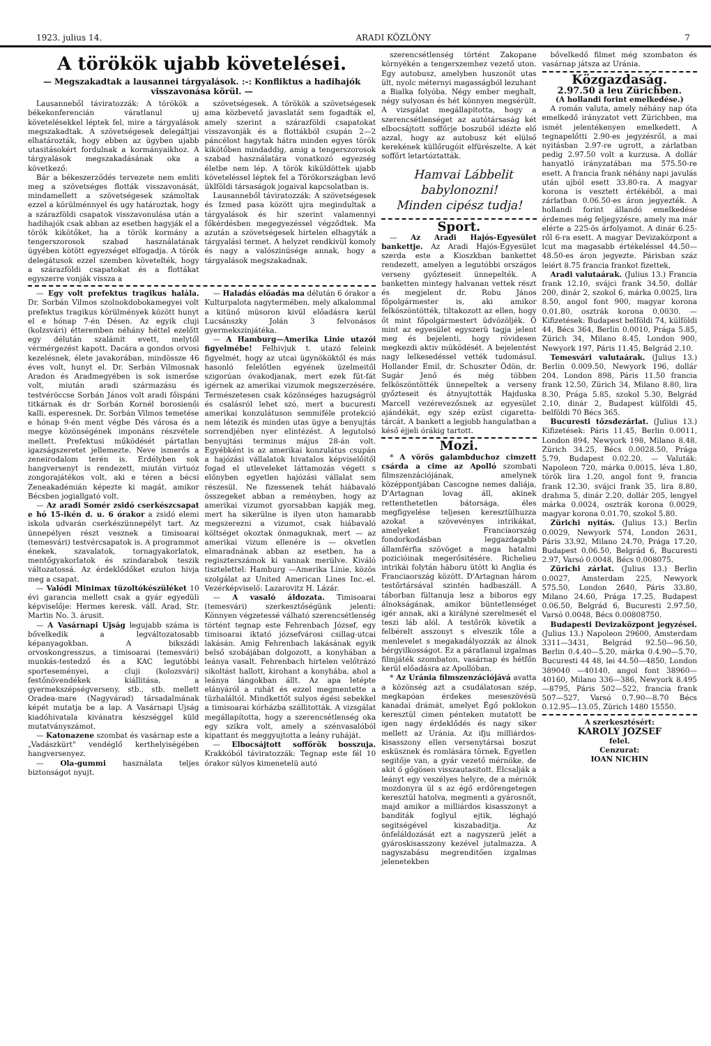1923. julius 14. ARADI KÖZLÖNY 7
A törökök ujabb követelései.
— Megszakadtak a lausannei tárgyalások. :-: Konfliktus a hadihajók visszavonása körül. —
Lausanneből táviratozzák: A törökök a békekonferencián váratlanul uj követelésekkel léptek fel, mire a tárgyalások megszakadtak. A szövetségesek delegáltjai elhatározták, hogy ebben az ügyben ujabb utasitásokért fordulnak a kormányaikhoz. A tárgyalások megszakadásának oka a következő:
Bár a békeszerződés tervezete nem emliti meg a szövetséges flották visszavonását, mindamellett a szövetségesek számoltak ezzel a körülménnyel és ugy határoztak, hogy a szárazföldi csapatok visszavonulása után a hadihajók csak abban az esetben hagyják el a török kikötőket, ha a török kormány a tengerszorosok szabad használatának ügyében kötött egyezséget elfogadja. A török delegátusok ezzel szemben követelték, hogy a szárazföldi csapatokat és a flottákat egyszerre vonják vissza a
szövetségesek. A törökök a szövetségesek ama közbevető javaslatát sem fogadták el, amely szerint a szárazföldi csapatokat visszavonják és a flottákból csupán 2—2 páncélost hagytak hátra minden egyes török kikötőben mindaddig, amig a tengerszorosok szabad használatára vonatkozó egyezség életbe nem lép. A török kiküldöttek ujabb követeléssel léptek fel a Törökországban levő üklföldi társaságok jogaival kapcsolatban is.
Lausanneből táviratozzák: A szövetségesek és Izmed pasa között ujra megindultak a tárgyalások és hir szerint valamennyi főkérdésben megegyezéssel végződtek. Ma azután a szövetségesek hirtelen elhagyták a tárgyalási termet. A helyzet rendkivül komoly és nagy a valószinüsége annak, hogy a tárgyalások megszakadnak.
— Egy volt prefektus tragikus halála. Dr. Sorbán Vilmos szolnokdobokamegyei volt prefektus tragikus körülmények között hunyt el e hónap 7-én Désen. Az egyik cluji (kolzsvári) étteremben néhány héttel ezelőtt egy délután szalámit evett, melytől vérmérgezést kapott. Dacára a gondos orvosi kezelésnek, élete javakorában, mindössze 46 éves volt, hunyt el. Dr. Serbán Vilmosnak Aradon és Aradmegyében is sok ismerőse volt, miután aradi származásu és testvéröccse Sorbán János volt aradi főispáni titkárnak és dr Sorbán Kornél borosienői kalli. esperesnek. Dr. Sorbán Vilmos temetése e hónap 9-én ment végbe Dés városa és a megye közönségének imponáns részvétele mellett. Prefektusi működését pártatlan igazságszeretet jellemezte. Neve ismerős a zeneirodalom terén is. Erdélyben sok hangversenyt is rendezett, miután virtuóz zongorajátékos volt, aki e téren a bécsi Zeneakadémián képezte ki magát, amikor Bécsben jogiallgató volt.
— Az aradi Somér zsidó cserkészcsapat e hó 15-ikén d. u. 6 órakor a zsidó elemi iskola udvarán cserkészünnepélyt tart. Az ünnepélyen részt vesznek a timisoarai (temesvári) testvércsapatok is. A programmot énekek, szavalatok, tornagyakorlatok, mentőgyakorlatok és szindarabok teszik változatossá. Az érdeklődőket ezuton hivja meg a csapat.
— Valódi Minimax tüzoltókészüléket 10 évi garancia mellett csak a gyár egyedüli képviselője: Hermes keresk. váll. Arad, Str. Martin No. 3. árusit.
— A Vasárnapi Ujság legujabb száma is bővelkedik a legváltozatosabb képanyagokban. A bikszádi orvoskongresszus, a timisoarai (temesvári) munkás-testedző és a KAC legutóbbi sporteseményei, a cluji (kolozsvári) festőnövendékek kiállitása, a gyermekszépségverseny, stb., stb. mellett Oradea-mare (Nagyvárad) társadalmának képét mutatja be a lap. A Vasárnapi Ujság kiadóhivatala kivánatra készséggel küld mutatványszámot.
— Katonazene szombat és vasárnap este a „Vadászkürt" vendéglő kerthelyiségében hangversenyez.
— Ola-gummi használata teljes biztonságot nyujt.
— Haladás előadás ma délután 6 órakor a Kulturpalota nagytermében, mely alkalommal a kitünő müsoron kivül előadásra kerül Lucsánszky Jolán 3 felvonásos gyermekszinjátéka.
— A Hamburg—Amerika Linie utazói figyelmébe! Felhivjuk t. utazó feleink figyelmét, hogy az utcai ügynököktől és más hasonló felelőtlen egyének üzelmeitől szigorúan óvakodjanak, mert ezek füt-fát igérnek az amerikai vizumok megszerzésére. Természetesen csak közönséges hazugságról és csalásról lehet szó, mert a bucuresti amerikai konzulátuson semmiféle protekció nem létezik és minden utas ügye a benyujtás sorrendjében nyer elintézést. A legutolsó benyujtási terminus május 28-án volt. Egyébként is az amerikai konzulátus csupán a hajózási vállalatok hivatalos képviselőitől fogad el utleveleket láttamozás végett s előnyben egyetlen hajózási vállalat sem részesül. Ne fizessenek tehát hiábavaló összegeket abban a reményben, hogy az amerikai vizumot gyorsabban kapják meg, mert ha sikerülne is ilyen uton hamarabb megszerezni a vizumot, csak hiábavaló költséget okoztak önmaguknak, mert — az amerikai vizum ellenére is — okvetlen elmaradnának abban az esetben, ha a regiszterszámok ki vannak merülve. Kiváló tisztelettel: Hamburg —Amerika Linie, közös szolgálat az United American Lines Inc.-el. Vezérképviselő: Lazarovitz H. Lázár.
— A vasaló áldozata. Timisoarai (temesvári) szerkesztőségünk jelenti: Könnyen végzetessé válható szerencsétlenség történt tegnap este Fehrenbach József, egy timisoarai iktató józsefvárosi csillag-utcai lakásán. Amig Fehrenbach lakásának egyik belső szobájában dolgozott, a konyhában a leánya vasalt. Fehrenbach hirtelen velőtrázó sikoltást hallott, kirohant a konyhába, ahol a leánya lángokban állt. Az apa letépte elányáról a ruhát és ezzel megmentette a tüzhaláltól. Mindkettőt sulyos égési sebekkel a timisoarai kórházba szállitották. A vizsgálat megállapította, hogy a szerencsétlenség oka egy szikra volt, amely a szénvasalóból kipattant és meggyujtotta a leány ruháját.
— Elbocsájtott soffőrök bosszuja. Krakkóból táviratozzák: Tegnap este fél 10 órakor súlyos kimenetelü autó
szerencsétlenség történt Zakopane környékén a tengerszemhez vezető uton. Egy autobusz, amelyben huszonöt utas ült, nyolc méternyi magasságból lezuhant a Bialka folyóba. Négy ember meghalt, négy sulyosan és hét könnyen megsérült. A vizsgálat megállapitotta, hogy a szerencsétlenséget az autótársaság két elbocsájtott soffőrje boszuból idézte elő azzal, hogy az autobusz két elülső kerekének küllőrugóit elfürészelte. A két soffőrt letartóztatták.
Hamvai Lábbelit babylonozni!
Minden cipész tudja!
Sport.
— Az Aradi Hajós-Egyesület bankettje. Az Aradi Hajós-Egyesület szerda este a Kioszkban bankettet rendezett, amelyen a legutóbbi országos verseny győzteseit ünnepelték. A banketten mintegy halvanan vettek részt és megjelent dr. Robu János főpolgármester is, aki amikor felköszöntötték, tiltakozott az ellen, hogy őt mint főpolgármestert üdvözöljék. Ő mint az egyesület egyszerü tagja jelent meg és bejelenti, hogy rövidesen megkezdi aktiv müködését. A bejelentést nagy lelkesedéssel vették tudomásul. Hollander Emil, dr. Schuszter Ödön, dr. Sugár Jenő és még többen felköszöntötték ünnepeltek a verseny győzteseit és átnyujtották Hajduska Marcell vezérevezősnek az egyesület ajándékát, egy szép ezüst cigaretta-tárcát. A bankett a legjobb hangulatban a késő éjjeli órákig tartott.
Mozi.
* A vörös galambduchoz cimzett csárda a cime az Apolló szombati filmszenzációjának, amelynek középpontjában Cascogne nemes daliája, D'Artagnan lovag áll, akinek rettenthetetlen bátorsága, éles megfigyelése teljesen keresztülhuzza azokat a szövevényes intrikákat, amelyeket Franciaország fondorkodásban leggazdagabb államférfia szövöget a maga hatalmi pozicióinak megerősitésére. Richelieu intrikái folytán háboru ütött ki Anglia és Franciaország között. D'Artagnan három testőrtársával szintén hadbaszáll. A táborban fültanuja lesz a biboros egy álnokságának, amikor büntetlenséget igér annak, aki a királyné szerelmesét el teszi láb alól. A testőrök követik a felbérelt asszonyt s elveszik tőle a menlevelet s megakadályozzák az álnok bérgyilkosságot. Ez a páratlanul izgalmas filmjáték szombaton, vasárnap és hétfőn kerül előadásra az Apollóban.
* Az Uránia filmszenzációjává avatta a közönség azt a csudálatosan szép, megkapóan érdekes meseszövésü kanadai drámát, amelyet Égő poklokon keresztül cimen pénteken mutatott be igen nagy érdeklődés és nagy siker mellett az Uránia. Az ifju milliárdos-kisasszony ellen versenytársai boszut esküsznek és romlására törnek. Egyetlen segitője van, a gyár vezető mérnöke, de akit ő gőgösen visszautasitott. Elcsalják a leányt egy veszélyes helyre, de a mérnök mozdonyra ül s az égő erdőrengetegen keresztül hatolva, megmenti a gyárosnőt, majd amikor a milliárdos kisasszonyt a banditák foglyul ejtik, léghajó segitségével kiszabaditja. Az önfeláldozását ezt a nagyszerü jelét a gyároskisasszony kezével jutalmazza. A nagyszabásu megrenditően izgalmas jelenetekben
bővelkedő filmet még szombaton és vasárnap játsza az Uránia.
Közgazdaság.
2.97.50 a leu Zürichben.
(A hollandi forint emelkedése.)
A román valuta, amely néhány nap óta emelkedő irányzatot vett Zürichben, ma ismét jelentékenyen emelkedett. A tegnapelőtti 2.90-es jegyzésről, a mai nyitásban 2.97-re ugrott, a zárlatban pedig 2.97.50 volt a kurzusa. A dollár hanyatló irányzatában ma 575.50-re esett. A francia frank néhány napi javulás után ujból esett 33.80-ra. A magyar korona is vesztett értékéből, a mai zárlatban 0.06.50-es áron jegyezték. A hollandi forint állandó emelkedése érdemes még feljegyzésre, amely ma már elérte a 225-ös árfolyamot. A dinár 6.25-ről 6-ra esett. A magyar Devizaközpont a lcut ma magasabb értékeléssel 44.50—48.50-es áron jegyezte. Párisban száz leiért 8.75 francia frankot fizettek.
Aradi valutaárak. (Julius 13.) Francia frank 12.10, svájci frank 34.50, dollár 200, dinár 2, szokol 6, márka 0.0025, lira 8.50, angol font 900, magyar korona 0.01.80, osztrák korona 0.0030. — Kifizetések: Budapest belföldi 74, külföldi 44, Bécs 364, Berlin 0.0010, Prága 5.85, Zürich 34, Milano 8.45, London 900, Newyork 197, Páris 11.45, Belgrád 2.10.
Temesvári valutaárak. (Julius 13.) Berlin 0.009.50, Newyork 196, dollár 204, London 898, Páris 11.50 francia frank 12.50, Zürich 34, Milano 8.80, lira 8.30, Prága 5.85, szokol 5.30, Belgrád 2.10, dinár 2, Budapest külföldi 45, belföldi 70 Bécs 365.
Bucuresti tőzsdezárlat. (Julius 13.) Kifizetések: Páris 11.45, Berlin 0.0011, London 894, Newyork 198, Milano 8.48, Zürich 34.25, Bécs 0.0028.50, Prága 5.79, Budapest 0.02.20. — Valuták: Napoleon 720, márka 0.0015, léva 1.80, török lira 1.20, angol font 9, francia frank 12.30, svájci frank 35, lira 8.80, drahma 5, dinár 2.20, dollár 205, lengyel márka 0.0024, osztrák korona 0.0029, magyar korona 0.01.70, szokol 5.80.
Zürichi nyitás. (Julius 13.) Berlin 0.0029, Newyork 574, London 2631, Páris 33.92, Milano 24.70, Prága 17.20, Budapest 0.06.50, Belgrád 6, Bucuresti 2.97, Varsó 0.0048, Bécs 0.008075.
Zürichi zárlat. (Julius 13.) Berlin 0.0027, Amsterdam 225, Newyork 575.50, London 2640, Páris 33.80, Milano 24.60, Prága 17.25, Budapest 0.06.50, Belgrád 6, Bucuresti 2.97.50, Varsó 0.0048, Bécs 0.00808750.
Budapesti Devizaközpont jegyzései. (Julius 13.) Napoleon 29600, Amsterdam 3311—3431, Belgrád 92.50—96.50, Berlin 0.4.40—5.20, márka 0.4.90—5.70, Bucuresti 44 48, lei 44.50—4850, London 389040 —40140, angol font 38960—40160, Milano 336—386, Newyork 8.495 —8795, Páris 502—522, francia frank 507—527, Varsó 0.7.90—8.70 Bécs 0.12.95—13.05, Zürich 1480 15550.
A szerkesztésért:
KAROLY JOZSEF
felel.
Cenzurat:
IOAN NICHIN